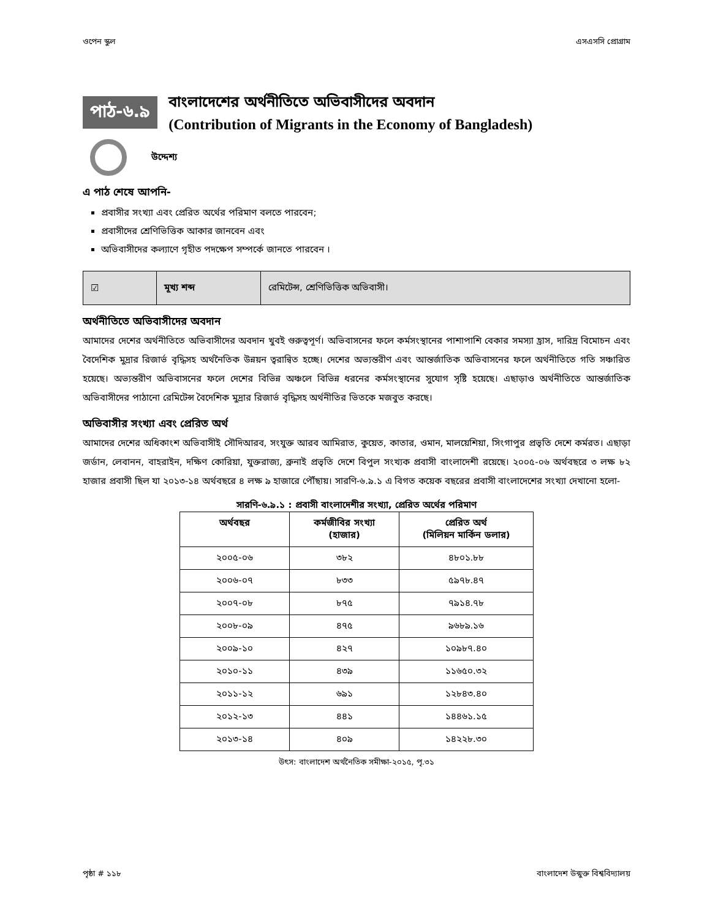ওপেন স্কুল এসএসসি প্রোগ্রাম
পাঠ-৬.৯
বাংলাদেশের অর্থনীতিতে অভিবাসীদের অবদান
(Contribution of Migrants in the Economy of Bangladesh)
উদ্দেশ্য
এ পাঠ শেষে আপনি-
প্রবাসীর সংখ্যা এবং প্রেরিত অর্থের পরিমাণ বলতে পারবেন;
প্রবাসীদের শ্রেণিভিত্তিক আকার জানবেন এবং
অভিবাসীদের কল্যাণে গৃহীত পদক্ষেপ সম্পর্কে জানতে পারবেন ।
| ☑ | মূখ্য শব্দ | রেমিটেন্স, শ্রেণিভিত্তিক অভিবাসী। |
অর্থনীতিতে অভিবাসীদের অবদান
আমাদের দেশের অর্থনীতিতে অভিবাসীদের অবদান খুবই গুরুত্বপূর্ণ। অভিবাসনের ফলে কর্মসংস্থানের পাশাপাশি বেকার সমস্যা হ্রাস, দারিদ্র বিমোচন এবং বৈদেশিক মুদ্রার রিজার্ভ বৃদ্ধিসহ অর্থনৈতিক উন্নয়ন ত্বরান্বিত হচ্ছে। দেশের অভ্যন্তরীণ এবং আন্তর্জাতিক অভিবাসনের ফলে অর্থনীতিতে গতি সঞ্চারিত হয়েছে। অভ্যন্তরীণ অভিবাসনের ফলে দেশের বিভিন্ন অঞ্চলে বিভিন্ন ধরনের কর্মসংস্থানের সুযোগ সৃষ্টি হয়েছে। এছাড়াও অর্থনীতিতে আন্তর্জাতিক অভিবাসীদের পাঠানো রেমিটেন্স বৈদেশিক মুদ্রার রিজার্ভ বৃদ্ধিসহ অর্থনীতির ভিতকে মজবুত করছে।
অভিবাসীর সংখ্যা এবং প্রেরিত অর্থ
আমাদের দেশের অধিকাংশ অভিবাসীই সৌদিআরব, সংযুক্ত আরব আমিরাত, কুয়েত, কাতার, ওমান, মালয়েশিয়া, সিংগাপুর প্রভৃতি দেশে কর্মরত। এছাড়া জর্ডান, লেবানন, বাহরাইন, দক্ষিণ কোরিয়া, যুক্তরাজ্য, ব্রুনাই প্রভৃতি দেশে বিপুল সংখ্যক প্রবাসী বাংলাদেশী রয়েছে। ২০০৫-০৬ অর্থবছরে ৩ লক্ষ ৮২ হাজার প্রবাসী ছিল যা ২০১৩-১৪ অর্থবছরে ৪ লক্ষ ৯ হাজারে পৌঁছায়। সারণি-৬.৯.১ এ বিগত কয়েক বছরের প্রবাসী বাংলাদেশের সংখ্যা দেখানো হলো-
সারণি-৬.৯.১ : প্রবাসী বাংলাদেশীর সংখ্যা, প্রেরিত অর্থের পরিমাণ
| অর্থবছর | কর্মজীবির সংখ্যা (হাজার) | প্রেরিত অর্থ (মিলিয়ন মার্কিন ডলার) |
| --- | --- | --- |
| ২০০৫-০৬ | ৩৮২ | ৪৮০১.৮৮ |
| ২০০৬-০৭ | ৮৩৩ | ৫৯৭৮.৪৭ |
| ২০০৭-০৮ | ৮৭৫ | ৭৯১৪.৭৮ |
| ২০০৮-০৯ | ৪৭৫ | ৯৬৮৯.১৬ |
| ২০০৯-১০ | ৪২৭ | ১০৯৮৭.৪০ |
| ২০১০-১১ | ৪৩৯ | ১১৬৫০.৩২ |
| ২০১১-১২ | ৬৯১ | ১২৮৪৩.৪০ |
| ২০১২-১৩ | ৪৪১ | ১৪৪৬১.১৫ |
| ২০১৩-১৪ | ৪০৯ | ১৪২২৮.৩০ |
উৎস: বাংলাদেশ অর্থনৈতিক সমীক্ষা-২০১৫, পৃ.৩১
পৃষ্ঠা # ১১৮ বাংলাদেশ উন্মুক্ত বিশ্ববিদ্যালয়